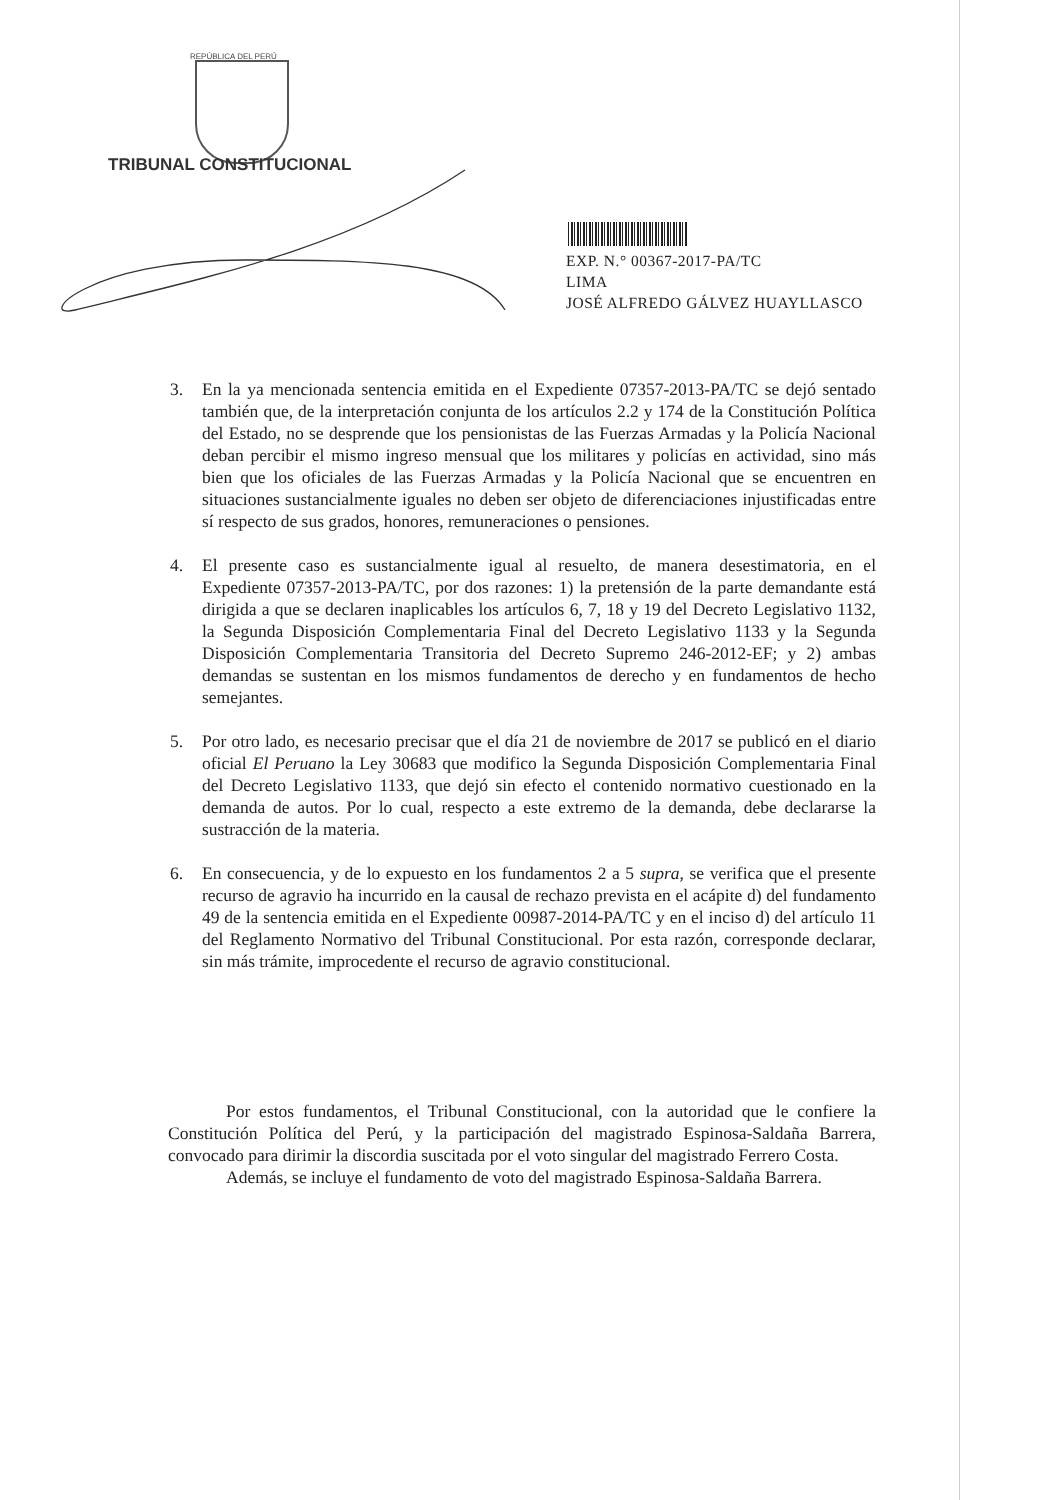REPÚBLICA DEL PERÚ
TRIBUNAL CONSTITUCIONAL
EXP. N.° 00367-2017-PA/TC
LIMA
JOSÉ ALFREDO GÁLVEZ HUAYLLASCO
3. En la ya mencionada sentencia emitida en el Expediente 07357-2013-PA/TC se dejó sentado también que, de la interpretación conjunta de los artículos 2.2 y 174 de la Constitución Política del Estado, no se desprende que los pensionistas de las Fuerzas Armadas y la Policía Nacional deban percibir el mismo ingreso mensual que los militares y policías en actividad, sino más bien que los oficiales de las Fuerzas Armadas y la Policía Nacional que se encuentren en situaciones sustancialmente iguales no deben ser objeto de diferenciaciones injustificadas entre sí respecto de sus grados, honores, remuneraciones o pensiones.
4. El presente caso es sustancialmente igual al resuelto, de manera desestimatoria, en el Expediente 07357-2013-PA/TC, por dos razones: 1) la pretensión de la parte demandante está dirigida a que se declaren inaplicables los artículos 6, 7, 18 y 19 del Decreto Legislativo 1132, la Segunda Disposición Complementaria Final del Decreto Legislativo 1133 y la Segunda Disposición Complementaria Transitoria del Decreto Supremo 246-2012-EF; y 2) ambas demandas se sustentan en los mismos fundamentos de derecho y en fundamentos de hecho semejantes.
5. Por otro lado, es necesario precisar que el día 21 de noviembre de 2017 se publicó en el diario oficial El Peruano la Ley 30683 que modifico la Segunda Disposición Complementaria Final del Decreto Legislativo 1133, que dejó sin efecto el contenido normativo cuestionado en la demanda de autos. Por lo cual, respecto a este extremo de la demanda, debe declararse la sustracción de la materia.
6. En consecuencia, y de lo expuesto en los fundamentos 2 a 5 supra, se verifica que el presente recurso de agravio ha incurrido en la causal de rechazo prevista en el acápite d) del fundamento 49 de la sentencia emitida en el Expediente 00987-2014-PA/TC y en el inciso d) del artículo 11 del Reglamento Normativo del Tribunal Constitucional. Por esta razón, corresponde declarar, sin más trámite, improcedente el recurso de agravio constitucional.
Por estos fundamentos, el Tribunal Constitucional, con la autoridad que le confiere la Constitución Política del Perú, y la participación del magistrado Espinosa-Saldaña Barrera, convocado para dirimir la discordia suscitada por el voto singular del magistrado Ferrero Costa.
Además, se incluye el fundamento de voto del magistrado Espinosa-Saldaña Barrera.